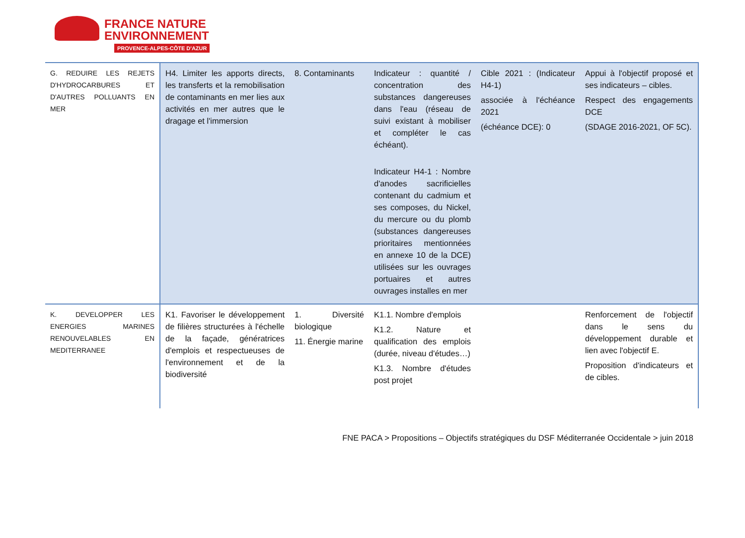FRANCE NATURE
ENVIRONNEMENT
PROVENCE-ALPES-CÔTE D'AZUR
| G. REDUIRE LES REJETS D'HYDROCARBURES ET D'AUTRES POLLUANTS EN MER | H4. Limiter les apports directs, les transferts et la remobilisation de contaminants en mer lies aux activités en mer autres que le dragage et l'immersion | 8. Contaminants | Indicateur : quantité / concentration des substances dangereuses dans l'eau (réseau de suivi existant à mobiliser et compléter le cas échéant). Indicateur H4-1 : Nombre d'anodes sacrificielles contenant du cadmium et ses composes, du Nickel, du mercure ou du plomb (substances dangereuses prioritaires mentionnées en annexe 10 de la DCE) utilisées sur les ouvrages portuaires et autres ouvrages installes en mer | Cible 2021 : (Indicateur H4-1) associée à l'échéance 2021 (échéance DCE): 0 | Appui à l'objectif proposé et ses indicateurs – cibles. Respect des engagements DCE (SDAGE 2016-2021, OF 5C). |
| K. DEVELOPPER LES ENERGIES MARINES RENOUVELABLES EN MEDITERRANEE | K1. Favoriser le développement de filières structurées à l'échelle de la façade, génératrices d'emplois et respectueuses de l'environnement et de la biodiversité | 1. Diversité biologique 11. Énergie marine | K1.1. Nombre d'emplois K1.2. Nature et qualification des emplois (durée, niveau d'études…) K1.3. Nombre d'études post projet | | Renforcement de l'objectif dans le sens du développement durable et lien avec l'objectif E. Proposition d'indicateurs et de cibles. |
FNE PACA > Propositions – Objectifs stratégiques du DSF Méditerranée Occidentale > juin 2018